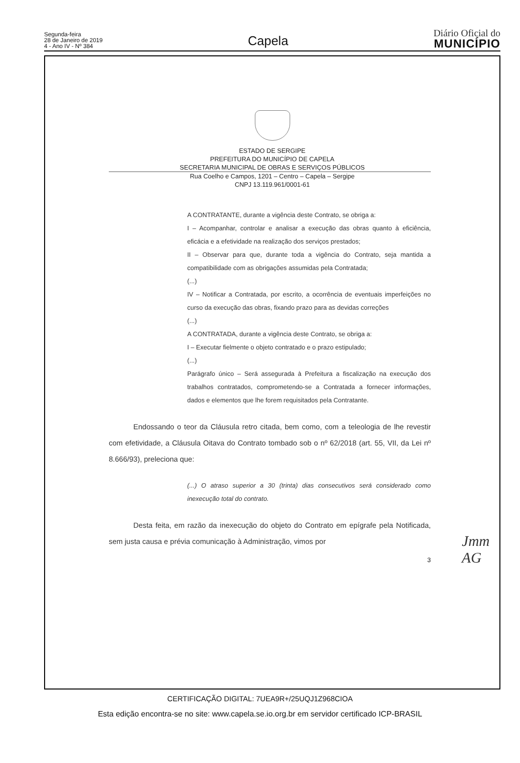Segunda-feira
28 de Janeiro de 2019
4 - Ano IV - Nº 384
Capela
Diário Oficial do
MUNICÍPIO
ESTADO DE SERGIPE
PREFEITURA DO MUNICÍPIO DE CAPELA
SECRETARIA MUNICIPAL DE OBRAS E SERVIÇOS PÚBLICOS
Rua Coelho e Campos, 1201 – Centro – Capela – Sergipe
CNPJ 13.119.961/0001-61
A CONTRATANTE, durante a vigência deste Contrato, se obriga a:
I – Acompanhar, controlar e analisar a execução das obras quanto à eficiência, eficácia e a efetividade na realização dos serviços prestados;
II – Observar para que, durante toda a vigência do Contrato, seja mantida a compatibilidade com as obrigações assumidas pela Contratada;
(...)
IV – Notificar a Contratada, por escrito, a ocorrência de eventuais imperfeições no curso da execução das obras, fixando prazo para as devidas correções
(...)
A CONTRATADA, durante a vigência deste Contrato, se obriga a:
I – Executar fielmente o objeto contratado e o prazo estipulado;
(...)
Parágrafo único – Será assegurada à Prefeitura a fiscalização na execução dos trabalhos contratados, comprometendo-se a Contratada a fornecer informações, dados e elementos que lhe forem requisitados pela Contratante.
Endossando o teor da Cláusula retro citada, bem como, com a teleologia de lhe revestir com efetividade, a Cláusula Oitava do Contrato tombado sob o nº 62/2018 (art. 55, VII, da Lei nº 8.666/93), preleciona que:
(...) O atraso superior a 30 (trinta) dias consecutivos será considerado como inexecução total do contrato.
Desta feita, em razão da inexecução do objeto do Contrato em epígrafe pela Notificada, sem justa causa e prévia comunicação à Administração, vimos por
3
Jmm
AG
CERTIFICAÇÃO DIGITAL: 7UEA9R+/25UQJ1Z968CIOA
Esta edição encontra-se no site: www.capela.se.io.org.br em servidor certificado ICP-BRASIL